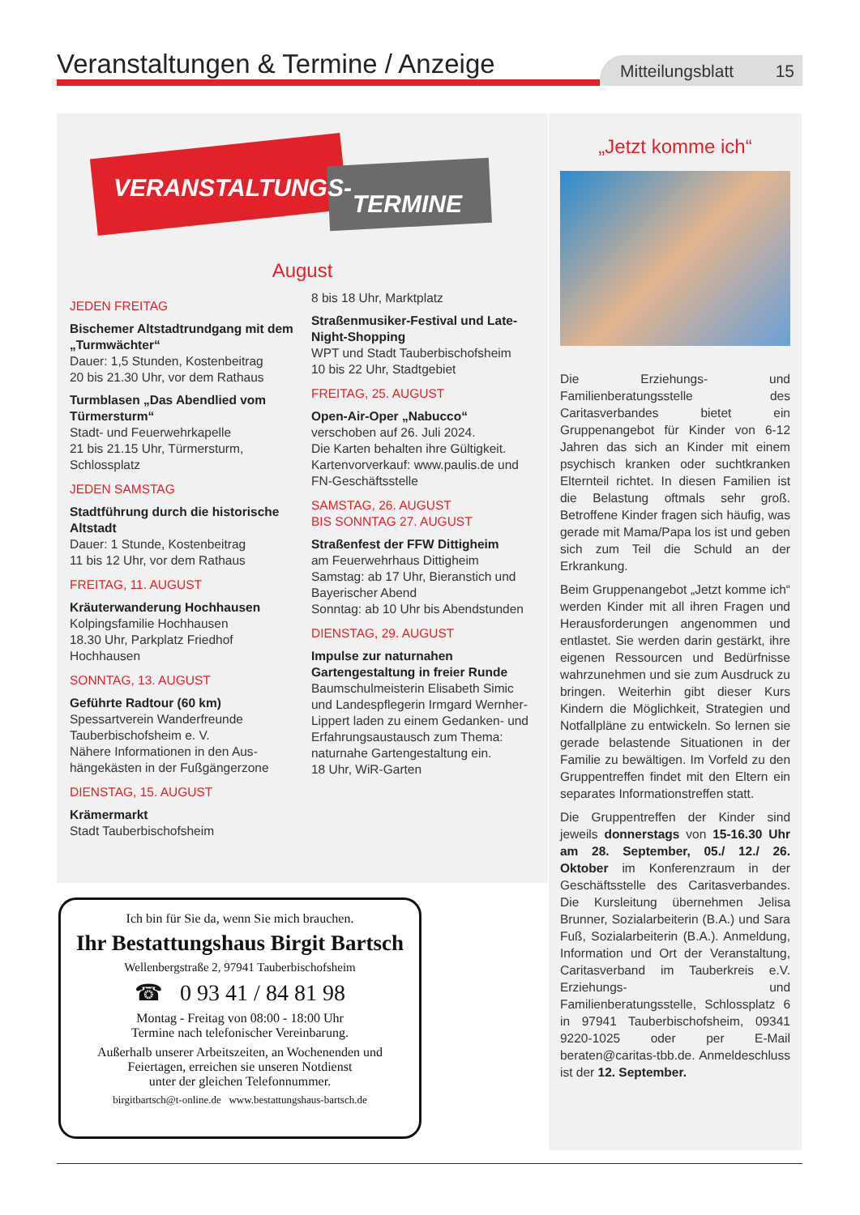Veranstaltungen & Termine / Anzeige
Mitteilungsblatt 15
VERANSTALTUNGS-
TERMINE
August
JEDEN FREITAG
Bischemer Altstadtrundgang mit dem „Turmwächter“
Dauer: 1,5 Stunden, Kostenbeitrag
20 bis 21.30 Uhr, vor dem Rathaus
Turmblasen „Das Abendlied vom Türmersturm“
Stadt- und Feuerwehrkapelle
21 bis 21.15 Uhr, Türmersturm, Schlossplatz
JEDEN SAMSTAG
Stadtführung durch die historische Altstadt
Dauer: 1 Stunde, Kostenbeitrag
11 bis 12 Uhr, vor dem Rathaus
FREITAG, 11. AUGUST
Kräuterwanderung Hochhausen
Kolpingsfamilie Hochhausen
18.30 Uhr, Parkplatz Friedhof Hochhausen
SONNTAG, 13. AUGUST
Geführte Radtour (60 km)
Spessartverein Wanderfreunde Tauberbischofsheim e. V.
Nähere Informationen in den Aus­hängekästen in der Fußgängerzone
DIENSTAG, 15. AUGUST
Krämermarkt
Stadt Tauberbischofsheim
8 bis 18 Uhr, Marktplatz
Straßenmusiker-Festival und Late-Night-Shopping
WPT und Stadt Tauberbischofsheim
10 bis 22 Uhr, Stadtgebiet
FREITAG, 25. AUGUST
Open-Air-Oper „Nabucco“
verschoben auf 26. Juli 2024.
Die Karten behalten ihre Gültigkeit.
Kartenvorverkauf: www.paulis.de und FN-Geschäftsstelle
SAMSTAG, 26. AUGUST
BIS SONNTAG 27. AUGUST
Straßenfest der FFW Dittigheim
am Feuerwehrhaus Dittigheim
Samstag: ab 17 Uhr, Bieranstich und Bayerischer Abend
Sonntag: ab 10 Uhr bis Abendstunden
DIENSTAG, 29. AUGUST
Impulse zur naturnahen Gartengestaltung in freier Runde
Baumschulmeisterin Elisabeth Simic und Landespflegerin Irmgard Wernher-Lippert laden zu einem Gedanken- und Erfahrungsaustausch zum Thema: naturnahe Gartengestaltung ein.
18 Uhr, WiR-Garten
„Jetzt komme ich“
Die Erziehungs- und Familienberatungsstelle des Caritasverbandes bietet ein Gruppenangebot für Kinder von 6-12 Jahren das sich an Kinder mit einem psychisch kranken oder suchtkranken Elternteil richtet. In diesen Familien ist die Belastung oftmals sehr groß. Betroffene Kinder fragen sich häufig, was gerade mit Mama/Papa los ist und geben sich zum Teil die Schuld an der Erkrankung.
Beim Gruppenangebot „Jetzt komme ich“ werden Kinder mit all ihren Fragen und Herausforderungen angenommen und entlastet. Sie werden darin gestärkt, ihre eigenen Ressourcen und Bedürfnisse wahrzunehmen und sie zum Ausdruck zu bringen. Weiterhin gibt dieser Kurs Kindern die Möglichkeit, Strategien und Notfallpläne zu entwickeln. So lernen sie gerade belastende Situationen in der Familie zu bewältigen. Im Vorfeld zu den Gruppentreffen findet mit den Eltern ein separates Informationstreffen statt.
Die Gruppentreffen der Kinder sind jeweils donnerstags von 15-16.30 Uhr am 28. September, 05./ 12./ 26. Oktober im Konferenzraum in der Geschäftsstelle des Caritasverbandes. Die Kursleitung übernehmen Jelisa Brunner, Sozialarbeiterin (B.A.) und Sara Fuß, Sozialarbeiterin (B.A.). Anmeldung, Information und Ort der Veranstaltung, Caritasverband im Tauberkreis e.V. Erziehungs- und Familienberatungsstelle, Schlossplatz 6 in 97941 Tauberbischofsheim, 09341 9220-1025 oder per E-Mail beraten@caritas-tbb.de. Anmeldeschluss ist der 12. September.
Ich bin für Sie da, wenn Sie mich brauchen.
Ihr Bestattungshaus Birgit Bartsch
Wellenbergstraße 2, 97941 Tauberbischofsheim
☎ 0 93 41 / 84 81 98
Montag - Freitag von 08:00 - 18:00 Uhr
Termine nach telefonischer Vereinbarung.
Außerhalb unserer Arbeitszeiten, an Wochenenden und
Feiertagen, erreichen sie unseren Notdienst
unter der gleichen Telefonnummer.
birgitbartsch@t-online.de www.bestattungshaus-bartsch.de